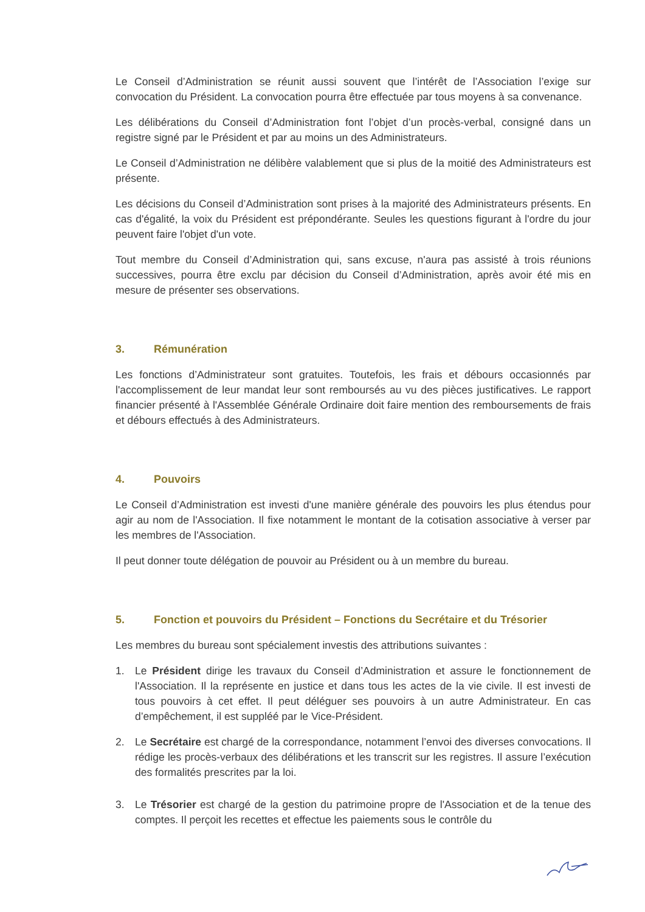Le Conseil d’Administration se réunit aussi souvent que l’intérêt de l’Association l’exige sur convocation du Président. La convocation pourra être effectuée par tous moyens à sa convenance.
Les délibérations du Conseil d’Administration font l’objet d’un procès-verbal, consigné dans un registre signé par le Président et par au moins un des Administrateurs.
Le Conseil d’Administration ne délibère valablement que si plus de la moitié des Administrateurs est présente.
Les décisions du Conseil d’Administration sont prises à la majorité des Administrateurs présents. En cas d'égalité, la voix du Président est prépondérante. Seules les questions figurant à l'ordre du jour peuvent faire l'objet d'un vote.
Tout membre du Conseil d’Administration qui, sans excuse, n'aura pas assisté à trois réunions successives, pourra être exclu par décision du Conseil d’Administration, après avoir été mis en mesure de présenter ses observations.
3. Rémunération
Les fonctions d’Administrateur sont gratuites. Toutefois, les frais et débours occasionnés par l'accomplissement de leur mandat leur sont remboursés au vu des pièces justificatives. Le rapport financier présenté à l'Assemblée Générale Ordinaire doit faire mention des remboursements de frais et débours effectués à des Administrateurs.
4. Pouvoirs
Le Conseil d’Administration est investi d'une manière générale des pouvoirs les plus étendus pour agir au nom de l'Association. Il fixe notamment le montant de la cotisation associative à verser par les membres de l'Association.
Il peut donner toute délégation de pouvoir au Président ou à un membre du bureau.
5. Fonction et pouvoirs du Président – Fonctions du Secrétaire et du Trésorier
Les membres du bureau sont spécialement investis des attributions suivantes :
1. Le Président dirige les travaux du Conseil d’Administration et assure le fonctionnement de l'Association. Il la représente en justice et dans tous les actes de la vie civile. Il est investi de tous pouvoirs à cet effet. Il peut déléguer ses pouvoirs à un autre Administrateur. En cas d’empêchement, il est suppléé par le Vice-Président.
2. Le Secrétaire est chargé de la correspondance, notamment l’envoi des diverses convocations. Il rédige les procès-verbaux des délibérations et les transcrit sur les registres. Il assure l’exécution des formalités prescrites par la loi.
3. Le Trésorier est chargé de la gestion du patrimoine propre de l'Association et de la tenue des comptes. Il perçoit les recettes et effectue les paiements sous le contrôle du